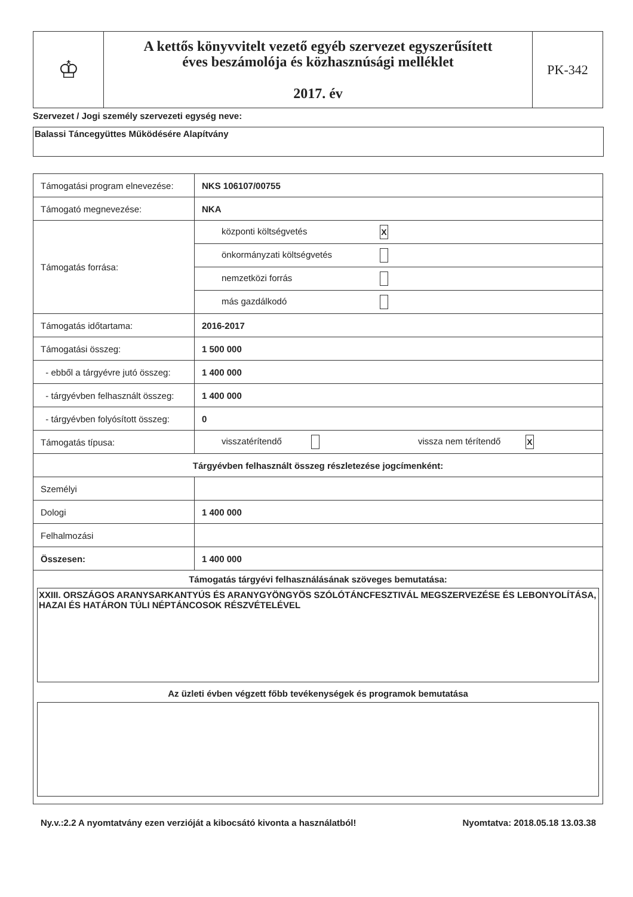| ♔ | A kettős könyvvitelt vezető egyéb szervezet egyszerűsített éves beszámolója és közhasznúsági melléklet 2017. év | PK-342 |
Szervezet / Jogi személy szervezeti egység neve:
Balassi Táncegyüttes Működésére Alapítvány
| Támogatási program elnevezése: | NKS 106107/00755 |
| Támogató megnevezése: | NKA |
| Támogatás forrása: | központi költségvetés X |
| | önkormányzati költségvetés |
| | nemzetközi forrás |
| | más gazdálkodó |
| Támogatás időtartama: | 2016-2017 |
| Támogatási összeg: | 1 500 000 |
| - ebből a tárgyévre jutó összeg: | 1 400 000 |
| - tárgyévben felhasznált összeg: | 1 400 000 |
| - tárgyévben folyósított összeg: | 0 |
| Támogatás típusa: | visszatérítendő vissza nem térítendő X |
| Tárgyévben felhasznált összeg részletezése jogcímenként: | |
| Személyi | |
| Dologi | 1 400 000 |
| Felhalmozási | |
| Összesen: | 1 400 000 |
| Támogatás tárgyévi felhasználásának szöveges bemutatása: XXIII. ORSZÁGOS ARANYSARKANTYÚS ÉS ARANYGYÖNGYÖS SZÓLÓTÁNCFESZTIVÁL MEGSZERVEZÉSE ÉS LEBONYOLÍTÁSA, HAZAI ÉS HATÁRON TÚLI NÉPTÁNCOSOK RÉSZVÉTELÉVEL Az üzleti évben végzett főbb tevékenységek és programok bemutatása | |
Ny.v.:2.2 A nyomtatvány ezen verzióját a kibocsátó kivonta a használatból! Nyomtatva: 2018.05.18 13.03.38